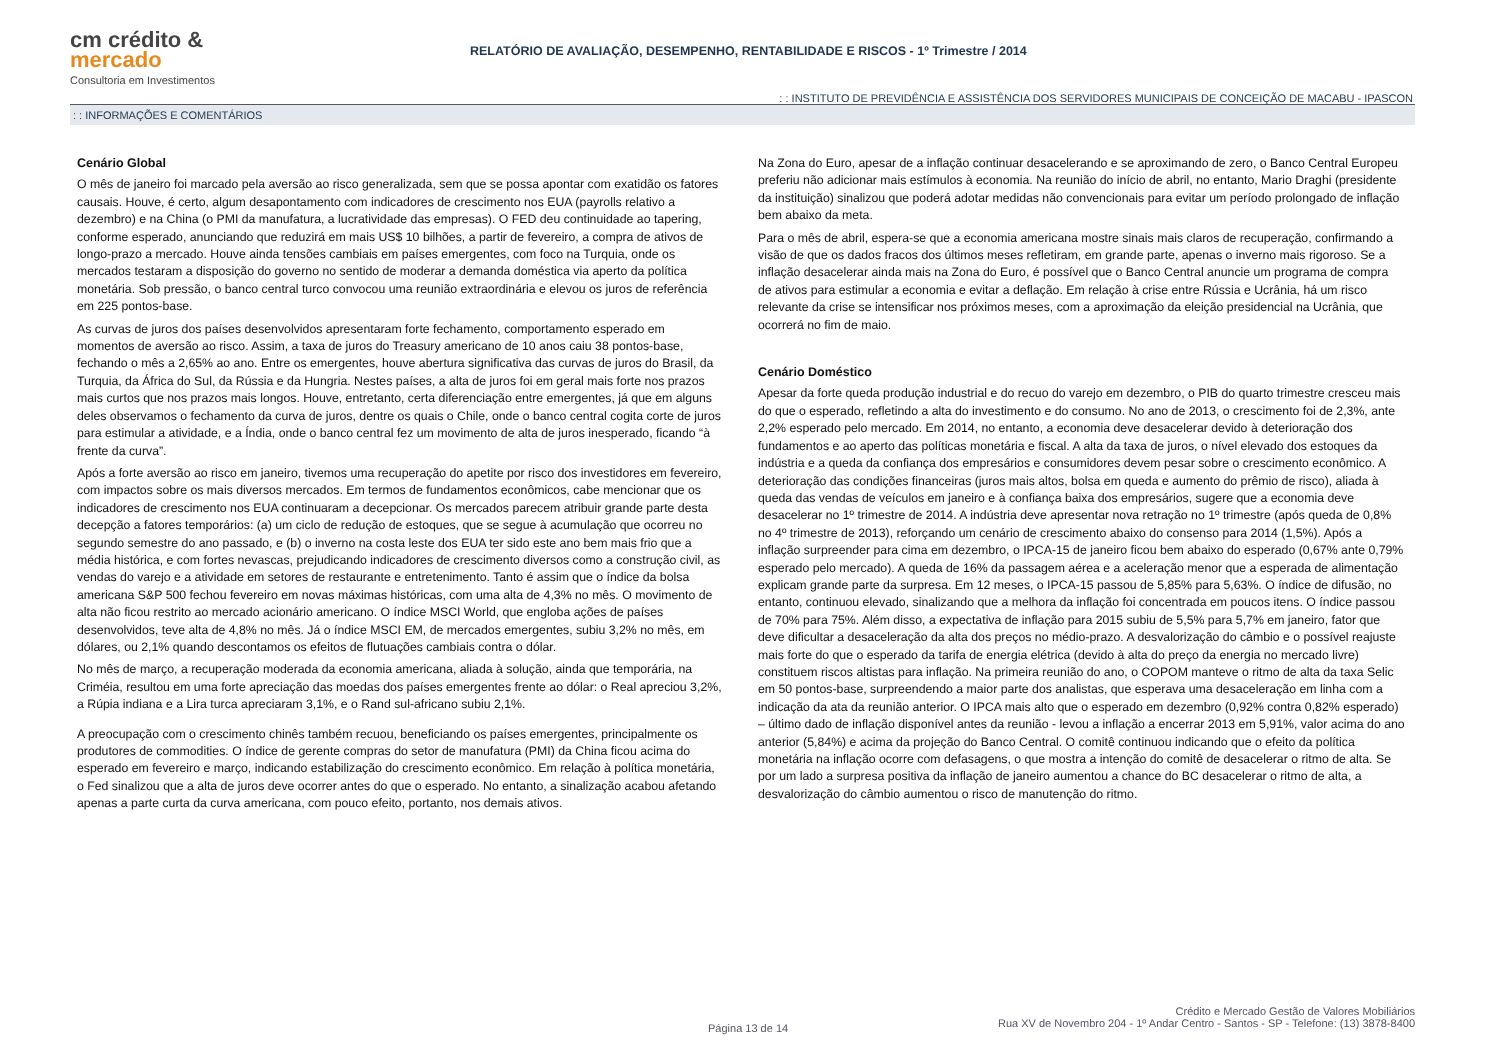cm crédito & mercado
Consultoria em Investimentos
RELATÓRIO DE AVALIAÇÃO, DESEMPENHO, RENTABILIDADE E RISCOS - 1º Trimestre / 2014
: : INSTITUTO DE PREVIDÊNCIA E ASSISTÊNCIA DOS SERVIDORES MUNICIPAIS DE CONCEIÇÃO DE MACABU - IPASCON
: : INFORMAÇÕES E COMENTÁRIOS
Cenário Global
O mês de janeiro foi marcado pela aversão ao risco generalizada, sem que se possa apontar com exatidão os fatores causais. Houve, é certo, algum desapontamento com indicadores de crescimento nos EUA (payrolls relativo a dezembro) e na China (o PMI da manufatura, a lucratividade das empresas). O FED deu continuidade ao tapering, conforme esperado, anunciando que reduzirá em mais US$ 10 bilhões, a partir de fevereiro, a compra de ativos de longo-prazo a mercado. Houve ainda tensões cambiais em países emergentes, com foco na Turquia, onde os mercados testaram a disposição do governo no sentido de moderar a demanda doméstica via aperto da política monetária. Sob pressão, o banco central turco convocou uma reunião extraordinária e elevou os juros de referência em 225 pontos-base.
As curvas de juros dos países desenvolvidos apresentaram forte fechamento, comportamento esperado em momentos de aversão ao risco. Assim, a taxa de juros do Treasury americano de 10 anos caiu 38 pontos-base, fechando o mês a 2,65% ao ano. Entre os emergentes, houve abertura significativa das curvas de juros do Brasil, da Turquia, da África do Sul, da Rússia e da Hungria. Nestes países, a alta de juros foi em geral mais forte nos prazos mais curtos que nos prazos mais longos. Houve, entretanto, certa diferenciação entre emergentes, já que em alguns deles observamos o fechamento da curva de juros, dentre os quais o Chile, onde o banco central cogita corte de juros para estimular a atividade, e a Índia, onde o banco central fez um movimento de alta de juros inesperado, ficando “à frente da curva”.
Após a forte aversão ao risco em janeiro, tivemos uma recuperação do apetite por risco dos investidores em fevereiro, com impactos sobre os mais diversos mercados. Em termos de fundamentos econômicos, cabe mencionar que os indicadores de crescimento nos EUA continuaram a decepcionar. Os mercados parecem atribuir grande parte desta decepção a fatores temporários: (a) um ciclo de redução de estoques, que se segue à acumulação que ocorreu no segundo semestre do ano passado, e (b) o inverno na costa leste dos EUA ter sido este ano bem mais frio que a média histórica, e com fortes nevascas, prejudicando indicadores de crescimento diversos como a construção civil, as vendas do varejo e a atividade em setores de restaurante e entretenimento. Tanto é assim que o índice da bolsa americana S&P 500 fechou fevereiro em novas máximas históricas, com uma alta de 4,3% no mês. O movimento de alta não ficou restrito ao mercado acionário americano. O índice MSCI World, que engloba ações de países desenvolvidos, teve alta de 4,8% no mês. Já o índice MSCI EM, de mercados emergentes, subiu 3,2% no mês, em dólares, ou 2,1% quando descontamos os efeitos de flutuações cambiais contra o dólar.
No mês de março, a recuperação moderada da economia americana, aliada à solução, ainda que temporária, na Criméia, resultou em uma forte apreciação das moedas dos países emergentes frente ao dólar: o Real apreciou 3,2%, a Rúpia indiana e a Lira turca apreciaram 3,1%, e o Rand sul-africano subiu 2,1%.
A preocupação com o crescimento chinês também recuou, beneficiando os países emergentes, principalmente os produtores de commodities. O índice de gerente compras do setor de manufatura (PMI) da China ficou acima do esperado em fevereiro e março, indicando estabilização do crescimento econômico. Em relação à política monetária, o Fed sinalizou que a alta de juros deve ocorrer antes do que o esperado. No entanto, a sinalização acabou afetando apenas a parte curta da curva americana, com pouco efeito, portanto, nos demais ativos.
Na Zona do Euro, apesar de a inflação continuar desacelerando e se aproximando de zero, o Banco Central Europeu preferiu não adicionar mais estímulos à economia. Na reunião do início de abril, no entanto, Mario Draghi (presidente da instituição) sinalizou que poderá adotar medidas não convencionais para evitar um período prolongado de inflação bem abaixo da meta.
Para o mês de abril, espera-se que a economia americana mostre sinais mais claros de recuperação, confirmando a visão de que os dados fracos dos últimos meses refletiram, em grande parte, apenas o inverno mais rigoroso. Se a inflação desacelerar ainda mais na Zona do Euro, é possível que o Banco Central anuncie um programa de compra de ativos para estimular a economia e evitar a deflação. Em relação à crise entre Rússia e Ucrânia, há um risco relevante da crise se intensificar nos próximos meses, com a aproximação da eleição presidencial na Ucrânia, que ocorrerá no fim de maio.
Cenário Doméstico
Apesar da forte queda produção industrial e do recuo do varejo em dezembro, o PIB do quarto trimestre cresceu mais do que o esperado, refletindo a alta do investimento e do consumo. No ano de 2013, o crescimento foi de 2,3%, ante 2,2% esperado pelo mercado. Em 2014, no entanto, a economia deve desacelerar devido à deterioração dos fundamentos e ao aperto das políticas monetária e fiscal. A alta da taxa de juros, o nível elevado dos estoques da indústria e a queda da confiança dos empresários e consumidores devem pesar sobre o crescimento econômico. A deterioração das condições financeiras (juros mais altos, bolsa em queda e aumento do prêmio de risco), aliada à queda das vendas de veículos em janeiro e à confiança baixa dos empresários, sugere que a economia deve desacelerar no 1º trimestre de 2014. A indústria deve apresentar nova retração no 1º trimestre (após queda de 0,8% no 4º trimestre de 2013), reforçando um cenário de crescimento abaixo do consenso para 2014 (1,5%). Após a inflação surpreender para cima em dezembro, o IPCA-15 de janeiro ficou bem abaixo do esperado (0,67% ante 0,79% esperado pelo mercado). A queda de 16% da passagem aérea e a aceleração menor que a esperada de alimentação explicam grande parte da surpresa. Em 12 meses, o IPCA-15 passou de 5,85% para 5,63%. O índice de difusão, no entanto, continuou elevado, sinalizando que a melhora da inflação foi concentrada em poucos itens. O índice passou de 70% para 75%. Além disso, a expectativa de inflação para 2015 subiu de 5,5% para 5,7% em janeiro, fator que deve dificultar a desaceleração da alta dos preços no médio-prazo. A desvalorização do câmbio e o possível reajuste mais forte do que o esperado da tarifa de energia elétrica (devido à alta do preço da energia no mercado livre) constituem riscos altistas para inflação. Na primeira reunião do ano, o COPOM manteve o ritmo de alta da taxa Selic em 50 pontos-base, surpreendendo a maior parte dos analistas, que esperava uma desaceleração em linha com a indicação da ata da reunião anterior. O IPCA mais alto que o esperado em dezembro (0,92% contra 0,82% esperado) – último dado de inflação disponível antes da reunião - levou a inflação a encerrar 2013 em 5,91%, valor acima do ano anterior (5,84%) e acima da projeção do Banco Central. O comitê continuou indicando que o efeito da política monetária na inflação ocorre com defasagens, o que mostra a intenção do comitê de desacelerar o ritmo de alta. Se por um lado a surpresa positiva da inflação de janeiro aumentou a chance do BC desacelerar o ritmo de alta, a desvalorização do câmbio aumentou o risco de manutenção do ritmo.
Página 13 de 14
Crédito e Mercado Gestão de Valores Mobiliários
Rua XV de Novembro 204 - 1º Andar Centro - Santos - SP - Telefone: (13) 3878-8400